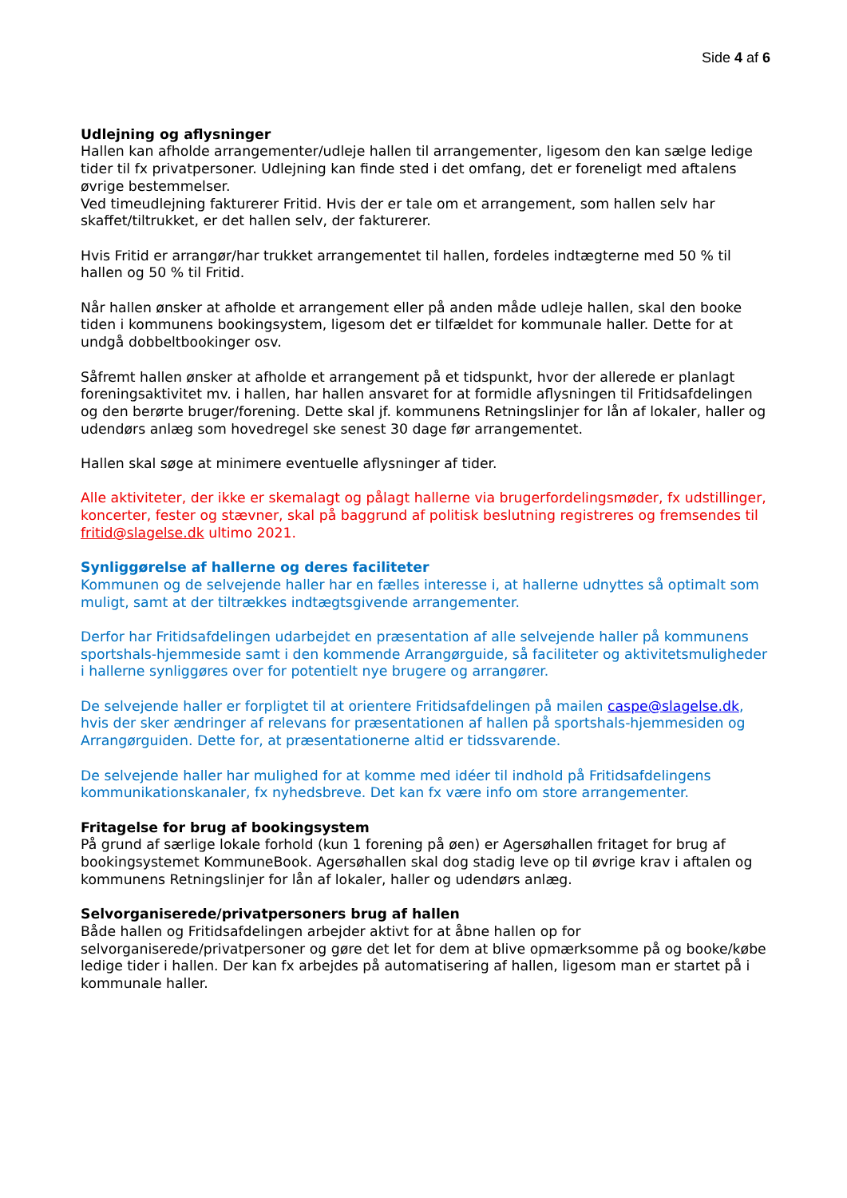Side 4 af 6
Udlejning og aflysninger
Hallen kan afholde arrangementer/udleje hallen til arrangementer, ligesom den kan sælge ledige tider til fx privatpersoner. Udlejning kan finde sted i det omfang, det er foreneligt med aftalens øvrige bestemmelser.
Ved timeudlejning fakturerer Fritid. Hvis der er tale om et arrangement, som hallen selv har skaffet/tiltrukket, er det hallen selv, der fakturerer.
Hvis Fritid er arrangør/har trukket arrangementet til hallen, fordeles indtægterne med 50 % til hallen og 50 % til Fritid.
Når hallen ønsker at afholde et arrangement eller på anden måde udleje hallen, skal den booke tiden i kommunens bookingsystem, ligesom det er tilfældet for kommunale haller. Dette for at undgå dobbeltbookinger osv.
Såfremt hallen ønsker at afholde et arrangement på et tidspunkt, hvor der allerede er planlagt foreningsaktivitet mv. i hallen, har hallen ansvaret for at formidle aflysningen til Fritidsafdelingen og den berørte bruger/forening. Dette skal jf. kommunens Retningslinjer for lån af lokaler, haller og udendørs anlæg som hovedregel ske senest 30 dage før arrangementet.
Hallen skal søge at minimere eventuelle aflysninger af tider.
Alle aktiviteter, der ikke er skemalagt og pålagt hallerne via brugerfordelingsmøder, fx udstillinger, koncerter, fester og stævner, skal på baggrund af politisk beslutning registreres og fremsendes til fritid@slagelse.dk ultimo 2021.
Synliggørelse af hallerne og deres faciliteter
Kommunen og de selvejende haller har en fælles interesse i, at hallerne udnyttes så optimalt som muligt, samt at der tiltrækkes indtægtsgivende arrangementer.
Derfor har Fritidsafdelingen udarbejdet en præsentation af alle selvejende haller på kommunens sportshals-hjemmeside samt i den kommende Arrangørguide, så faciliteter og aktivitetsmuligheder i hallerne synliggøres over for potentielt nye brugere og arrangører.
De selvejende haller er forpligtet til at orientere Fritidsafdelingen på mailen caspe@slagelse.dk, hvis der sker ændringer af relevans for præsentationen af hallen på sportshals-hjemmesiden og Arrangørguiden. Dette for, at præsentationerne altid er tidssvarende.
De selvejende haller har mulighed for at komme med idéer til indhold på Fritidsafdelingens kommunikationskanaler, fx nyhedsbreve. Det kan fx være info om store arrangementer.
Fritagelse for brug af bookingsystem
På grund af særlige lokale forhold (kun 1 forening på øen) er Agersøhallen fritaget for brug af bookingsystemet KommuneBook. Agersøhallen skal dog stadig leve op til øvrige krav i aftalen og kommunens Retningslinjer for lån af lokaler, haller og udendørs anlæg.
Selvorganiserede/privatpersoners brug af hallen
Både hallen og Fritidsafdelingen arbejder aktivt for at åbne hallen op for selvorganiserede/privatpersoner og gøre det let for dem at blive opmærksomme på og booke/købe ledige tider i hallen. Der kan fx arbejdes på automatisering af hallen, ligesom man er startet på i kommunale haller.